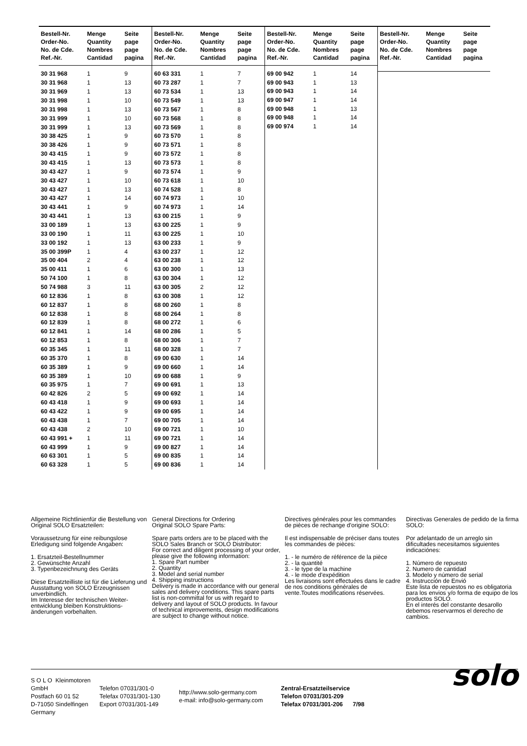| Bestell-Nr. Order-No. No. de Cde. Ref.-Nr. | Menge Quantity Nombres Cantidad | Seite page page pagina |
| --- | --- | --- |
| 30 31 968 | 1 | 9 |
| 30 31 968 | 1 | 13 |
| 30 31 969 | 1 | 13 |
| 30 31 998 | 1 | 10 |
| 30 31 998 | 1 | 13 |
| 30 31 999 | 1 | 10 |
| 30 31 999 | 1 | 13 |
| 30 38 425 | 1 | 9 |
| 30 38 426 | 1 | 9 |
| 30 43 415 | 1 | 9 |
| 30 43 415 | 1 | 13 |
| 30 43 427 | 1 | 9 |
| 30 43 427 | 1 | 10 |
| 30 43 427 | 1 | 13 |
| 30 43 427 | 1 | 14 |
| 30 43 441 | 1 | 9 |
| 30 43 441 | 1 | 13 |
| 33 00 189 | 1 | 13 |
| 33 00 190 | 1 | 11 |
| 33 00 192 | 1 | 13 |
| 35 00 399P | 1 | 4 |
| 35 00 404 | 2 | 4 |
| 35 00 411 | 1 | 6 |
| 50 74 100 | 1 | 8 |
| 50 74 988 | 3 | 11 |
| 60 12 836 | 1 | 8 |
| 60 12 837 | 1 | 8 |
| 60 12 838 | 1 | 8 |
| 60 12 839 | 1 | 8 |
| 60 12 841 | 1 | 14 |
| 60 12 853 | 1 | 8 |
| 60 35 345 | 1 | 11 |
| 60 35 370 | 1 | 8 |
| 60 35 389 | 1 | 9 |
| 60 35 389 | 1 | 10 |
| 60 35 975 | 1 | 7 |
| 60 42 826 | 2 | 5 |
| 60 43 418 | 1 | 9 |
| 60 43 422 | 1 | 9 |
| 60 43 438 | 1 | 7 |
| 60 43 438 | 2 | 10 |
| 60 43 991 + | 1 | 11 |
| 60 43 999 | 1 | 9 |
| 60 63 301 | 1 | 5 |
| 60 63 328 | 1 | 5 |
| Bestell-Nr. Order-No. No. de Cde. Ref.-Nr. | Menge Quantity Nombres Cantidad | Seite page page pagina |
| --- | --- | --- |
| 60 63 331 | 1 | 7 |
| 60 73 287 | 1 | 7 |
| 60 73 534 | 1 | 13 |
| 60 73 549 | 1 | 13 |
| 60 73 567 | 1 | 8 |
| 60 73 568 | 1 | 8 |
| 60 73 569 | 1 | 8 |
| 60 73 570 | 1 | 8 |
| 60 73 571 | 1 | 8 |
| 60 73 572 | 1 | 8 |
| 60 73 573 | 1 | 8 |
| 60 73 574 | 1 | 9 |
| 60 73 618 | 1 | 10 |
| 60 74 528 | 1 | 8 |
| 60 74 973 | 1 | 10 |
| 60 74 973 | 1 | 14 |
| 63 00 215 | 1 | 9 |
| 63 00 225 | 1 | 9 |
| 63 00 225 | 1 | 10 |
| 63 00 233 | 1 | 9 |
| 63 00 237 | 1 | 12 |
| 63 00 238 | 1 | 12 |
| 63 00 300 | 1 | 13 |
| 63 00 304 | 1 | 12 |
| 63 00 305 | 2 | 12 |
| 63 00 308 | 1 | 12 |
| 68 00 260 | 1 | 8 |
| 68 00 264 | 1 | 8 |
| 68 00 272 | 1 | 6 |
| 68 00 286 | 1 | 5 |
| 68 00 306 | 1 | 7 |
| 68 00 328 | 1 | 7 |
| 69 00 630 | 1 | 14 |
| 69 00 660 | 1 | 14 |
| 69 00 688 | 1 | 9 |
| 69 00 691 | 1 | 13 |
| 69 00 692 | 1 | 14 |
| 69 00 693 | 1 | 14 |
| 69 00 695 | 1 | 14 |
| 69 00 705 | 1 | 14 |
| 69 00 721 | 1 | 10 |
| 69 00 721 | 1 | 14 |
| 69 00 827 | 1 | 14 |
| 69 00 835 | 1 | 14 |
| 69 00 836 | 1 | 14 |
| Bestell-Nr. Order-No. No. de Cde. Ref.-Nr. | Menge Quantity Nombres Cantidad | Seite page page pagina |
| --- | --- | --- |
| 69 00 942 | 1 | 14 |
| 69 00 943 | 1 | 13 |
| 69 00 943 | 1 | 14 |
| 69 00 947 | 1 | 14 |
| 69 00 948 | 1 | 13 |
| 69 00 948 | 1 | 14 |
| 69 00 974 | 1 | 14 |
| Bestell-Nr. Order-No. No. de Cde. Ref.-Nr. | Menge Quantity Nombres Cantidad | Seite page page pagina |
| --- | --- | --- |
Allgemeine Richtlinienfür die Bestellung von Original SOLO Ersatzteilen:
Voraussetzung für eine reibungslose Erledigung sind folgende Angaben:
1. Ersatzteil-Bestellnummer
2. Gewünschte Anzahl
3. Typenbezeichnung des Geräts
Diese Ersatzteilliste ist für die Lieferung und Ausstattung von SOLO Erzeugnissen unverbindlich.
Im Interesse der technischen Weiter-entwicklung bleiben Konstruktions-änderungen vorbehalten.
General Directions for Ordering
Original SOLO Spare Parts:
Spare parts orders are to be placed with the SOLO Sales Branch or SOLO Distributor:
For correct and diligent processing of your order, please give the following information:
1. Spare Part number
2. Quantity
3. Model and serial number
4. Shipping instructions
Delivery is made in accordance with our general sales and delivery conditions. This spare parts list is non-committal for us with regard to delivery and layout of SOLO products. In favour of technical improvements, design modifications are subject to change without notice.
Directives générales pour les commandes de pièces de rechange d'origine SOLO:
Il est indispensable de préciser dans toutes les commandes de pièces:
1. - le numéro de référence de la pièce
2. - la quantité
3. - le type de la machine
4. - le mode d'expédition
Les livraisons sont effectuées dans le cadre de nos conditions générales de vente.Toutes modifications réservées.
Directivas Generales de pedido de la firma SOLO:
Por adelantado de un arreglo sin dificultades necesitamos siguientes indicaciónes:
1. Número de repuesto
2. Numero de cantidad
3. Modelo y número de serial
4. Instrucción de Envió
Este lista de repuestos no es obligatoria para los envios y/o forma de equipo de los productos SOLO.
En el interés del constante desarollo debemos reservarmos el derecho de cambios.
S O L O Kleinmotoren GmbH
Postfach 60 01 52
D-71050 Sindelfingen
Germany
Telefon 07031/301-0
Telefax 07031/301-130
Export 07031/301-149
http://www.solo-germany.com
e-mail: info@solo-germany.com
Zentral-Ersatzteilservice
Telefon 07031/301-209
Telefax 07031/301-206 7/98
solo